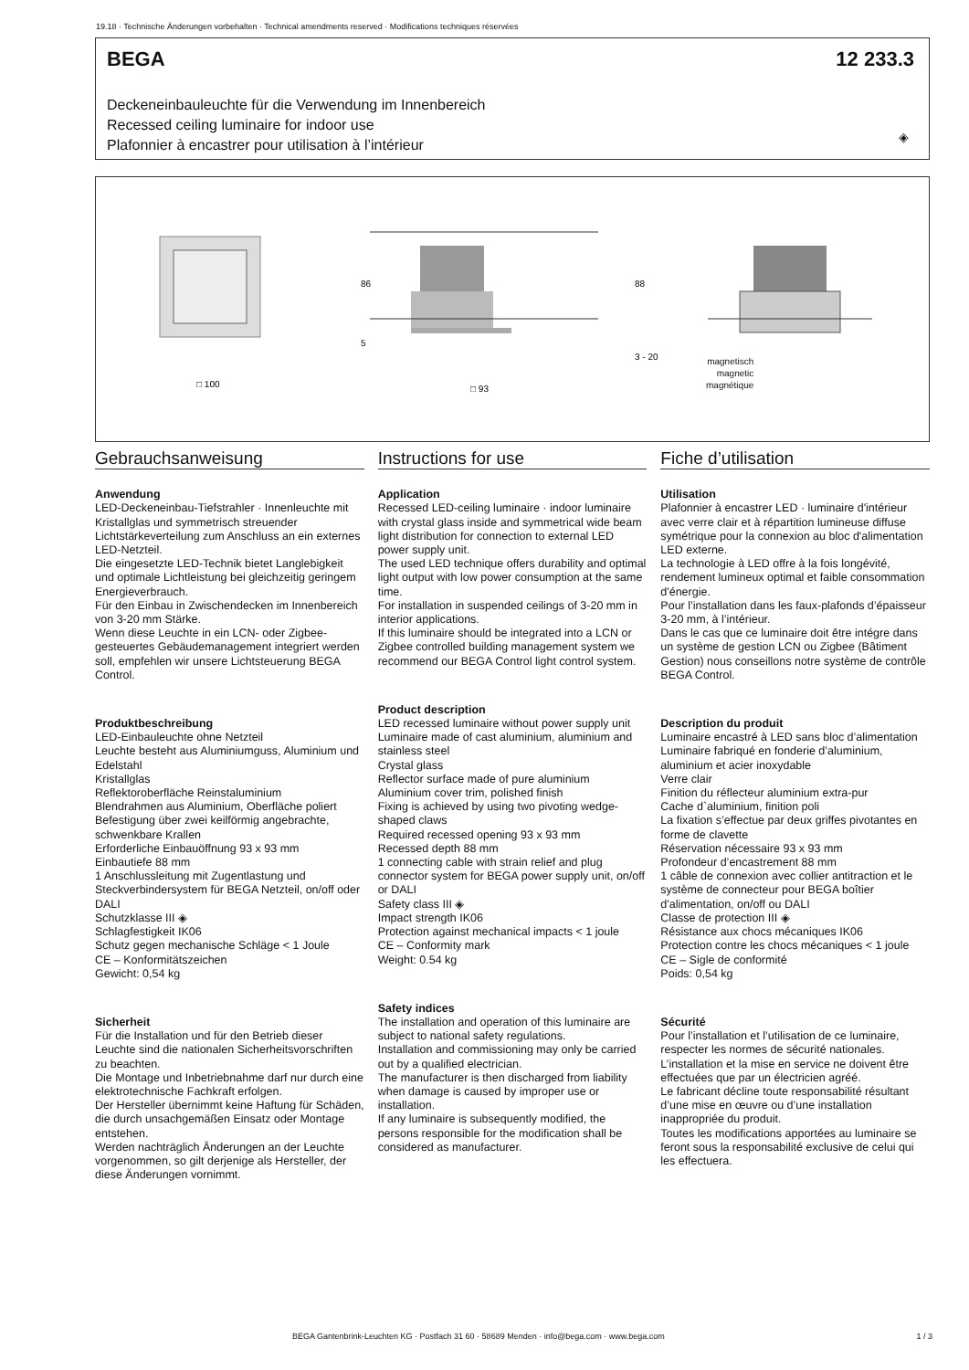19.18 · Technische Änderungen vorbehalten · Technical amendments reserved · Modifications techniques réservées
BEGA 12 233.3
Deckeneinbauleuchte für die Verwendung im Innenbereich
Recessed ceiling luminaire for indoor use
Plafonnier à encastrer pour utilisation à l’intérieur
◈
□ 93
□ 100
86
5
88
3 - 20
magnetisch
magnetic
magnétique
Gebrauchsanweisung
Anwendung
LED-Deckeneinbau-Tiefstrahler · Innenleuchte mit Kristallglas und symmetrisch streuender Lichtstärkeverteilung zum Anschluss an ein externes LED-Netzteil.
Die eingesetzte LED-Technik bietet Langlebigkeit und optimale Lichtleistung bei gleichzeitig geringem Energieverbrauch.
Für den Einbau in Zwischendecken im Innenbereich von 3-20 mm Stärke.
Wenn diese Leuchte in ein LCN- oder Zigbee-gesteuertes Gebäudemanagement integriert werden soll, empfehlen wir unsere Lichtsteuerung BEGA Control.
Produktbeschreibung
LED-Einbauleuchte ohne Netzteil
Leuchte besteht aus Aluminiumguss, Aluminium und Edelstahl
Kristallglas
Reflektoroberfläche Reinstaluminium
Blendrahmen aus Aluminium, Oberfläche poliert
Befestigung über zwei keilförmig angebrachte, schwenkbare Krallen
Erforderliche Einbauöffnung 93 x 93 mm
Einbautiefe 88 mm
1 Anschlussleitung mit Zugentlastung und Steckverbindersystem für BEGA Netzteil, on/off oder DALI
Schutzklasse III ◈
Schlagfestigkeit IK06
Schutz gegen mechanische Schläge < 1 Joule
CE – Konformitätszeichen
Gewicht: 0,54 kg
Sicherheit
Für die Installation und für den Betrieb dieser Leuchte sind die nationalen Sicherheitsvorschriften zu beachten.
Die Montage und Inbetriebnahme darf nur durch eine elektrotechnische Fachkraft erfolgen.
Der Hersteller übernimmt keine Haftung für Schäden, die durch unsachgemäßen Einsatz oder Montage entstehen.
Werden nachträglich Änderungen an der Leuchte vorgenommen, so gilt derjenige als Hersteller, der diese Änderungen vornimmt.
Instructions for use
Application
Recessed LED-ceiling luminaire · indoor luminaire with crystal glass inside and symmetrical wide beam light distribution for connection to external LED power supply unit.
The used LED technique offers durability and optimal light output with low power consumption at the same time.
For installation in suspended ceilings of 3-20 mm in interior applications.
If this luminaire should be integrated into a LCN or Zigbee controlled building management system we recommend our BEGA Control light control system.
Product description
LED recessed luminaire without power supply unit
Luminaire made of cast aluminium, aluminium and stainless steel
Crystal glass
Reflector surface made of pure aluminium
Aluminium cover trim, polished finish
Fixing is achieved by using two pivoting wedge-shaped claws
Required recessed opening 93 x 93 mm
Recessed depth 88 mm
1 connecting cable with strain relief and plug connector system for BEGA power supply unit, on/off or DALI
Safety class III ◈
Impact strength IK06
Protection against mechanical impacts < 1 joule
CE – Conformity mark
Weight: 0.54 kg
Safety indices
The installation and operation of this luminaire are subject to national safety regulations.
Installation and commissioning may only be carried out by a qualified electrician.
The manufacturer is then discharged from liability when damage is caused by improper use or installation.
If any luminaire is subsequently modified, the persons responsible for the modification shall be considered as manufacturer.
Fiche d’utilisation
Utilisation
Plafonnier à encastrer LED · luminaire d'intérieur avec verre clair et à répartition lumineuse diffuse symétrique pour la connexion au bloc d'alimentation LED externe.
La technologie à LED offre à la fois longévité, rendement lumineux optimal et faible consommation d'énergie.
Pour l’installation dans les faux-plafonds d’épaisseur 3-20 mm, à l’intérieur.
Dans le cas que ce luminaire doit être intégre dans un système de gestion LCN ou Zigbee (Bâtiment Gestion) nous conseillons notre système de contrôle BEGA Control.
Description du produit
Luminaire encastré à LED sans bloc d’alimentation
Luminaire fabriqué en fonderie d’aluminium, aluminium et acier inoxydable
Verre clair
Finition du réflecteur aluminium extra-pur
Cache d`aluminium, finition poli
La fixation s’effectue par deux griffes pivotantes en forme de clavette
Réservation nécessaire 93 x 93 mm
Profondeur d’encastrement 88 mm
1 câble de connexion avec collier antitraction et le système de connecteur pour BEGA boîtier d'alimentation, on/off ou DALI
Classe de protection III ◈
Résistance aux chocs mécaniques IK06
Protection contre les chocs mécaniques < 1 joule
CE – Sigle de conformité
Poids: 0,54 kg
Sécurité
Pour l’installation et l’utilisation de ce luminaire, respecter les normes de sécurité nationales.
L’installation et la mise en service ne doivent être effectuées que par un électricien agréé.
Le fabricant décline toute responsabilité résultant d’une mise en œuvre ou d’une installation inappropriée du produit.
Toutes les modifications apportées au luminaire se feront sous la responsabilité exclusive de celui qui les effectuera.
BEGA Gantenbrink-Leuchten KG · Postfach 31 60 · 58689 Menden · info@bega.com · www.bega.com
1 / 3